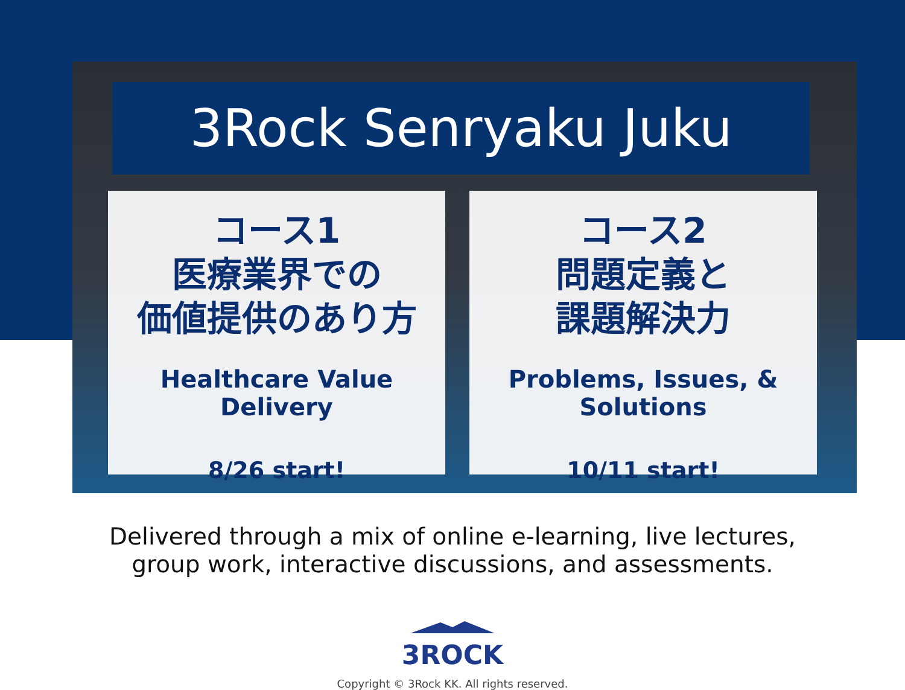3Rock Senryaku Juku
コース1
医療業界での
価値提供のあり方
Healthcare Value Delivery
8/26 start!
コース2
問題定義と
課題解決力
Problems, Issues, & Solutions
10/11 start!
Delivered through a mix of online e-learning, live lectures,
group work, interactive discussions, and assessments.
3ROCK
Copyright © 3Rock KK. All rights reserved.